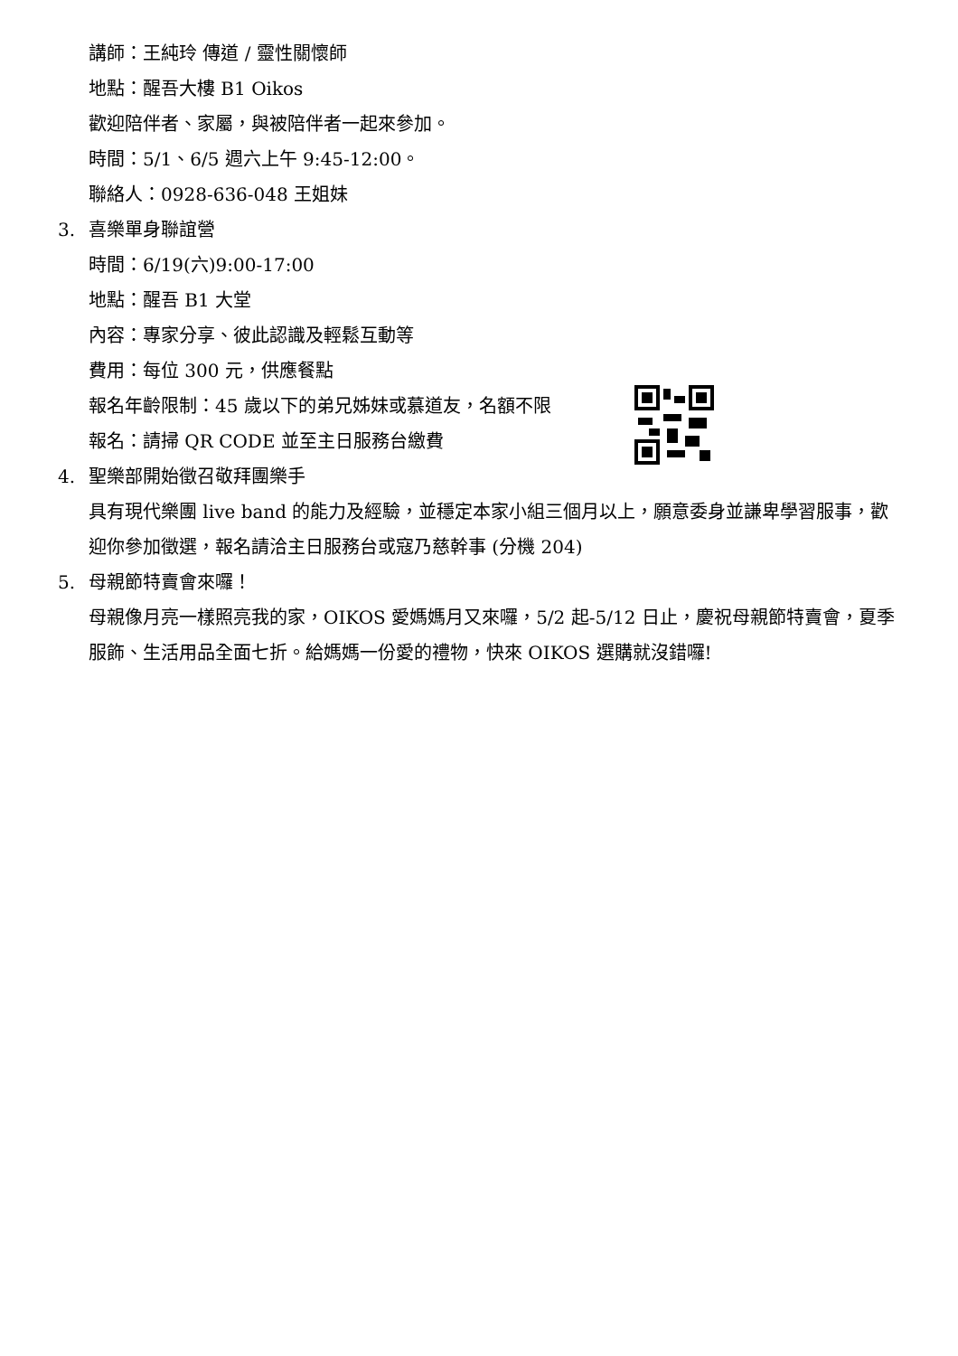講師：王純玲 傳道 / 靈性關懷師
地點：醒吾大樓 B1 Oikos
歡迎陪伴者、家屬，與被陪伴者一起來參加。
時間：5/1、6/5 週六上午 9:45-12:00。
聯絡人：0928-636-048 王姐妹
3. 喜樂單身聯誼營
時間：6/19(六)9:00-17:00
地點：醒吾 B1 大堂
內容：專家分享、彼此認識及輕鬆互動等
費用：每位 300 元，供應餐點
報名年齡限制：45 歲以下的弟兄姊妹或慕道友，名額不限
報名：請掃 QR CODE 並至主日服務台繳費
4. 聖樂部開始徵召敬拜團樂手
具有現代樂團 live band 的能力及經驗，並穩定本家小組三個月以上，願意委身並謙卑學習服事，歡迎你參加徵選，報名請洽主日服務台或寇乃慈幹事 (分機 204)
5. 母親節特賣會來囉！
母親像月亮一樣照亮我的家，OIKOS 愛媽媽月又來囉，5/2 起-5/12 日止，慶祝母親節特賣會，夏季服飾、生活用品全面七折。給媽媽一份愛的禮物，快來 OIKOS 選購就沒錯囉!